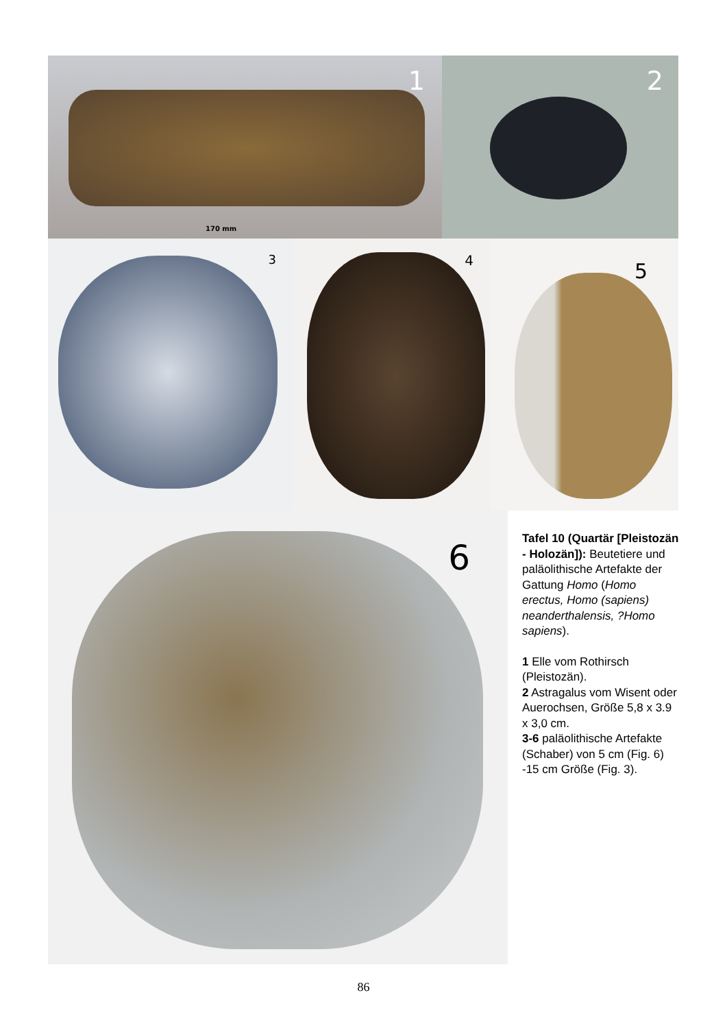1
170 mm
2
3
4
5
6
Tafel 10 (Quartär [Pleis­tozän - Holozän]): Beu­tetiere und paläolithische Artefakte der Gattung Homo (Homo erectus, Homo (sapiens) nean­derthalensis, ?Homo sapiens).
1 Elle vom Rothirsch (Pleistozän).
2 Astragalus vom Wisent oder Auerochsen, Größe 5,8 x 3.9 x 3,0 cm.
3-6 paläolithische Arte­fakte (Schaber) von 5 cm (Fig. 6) -15 cm Größe (Fig. 3).
86